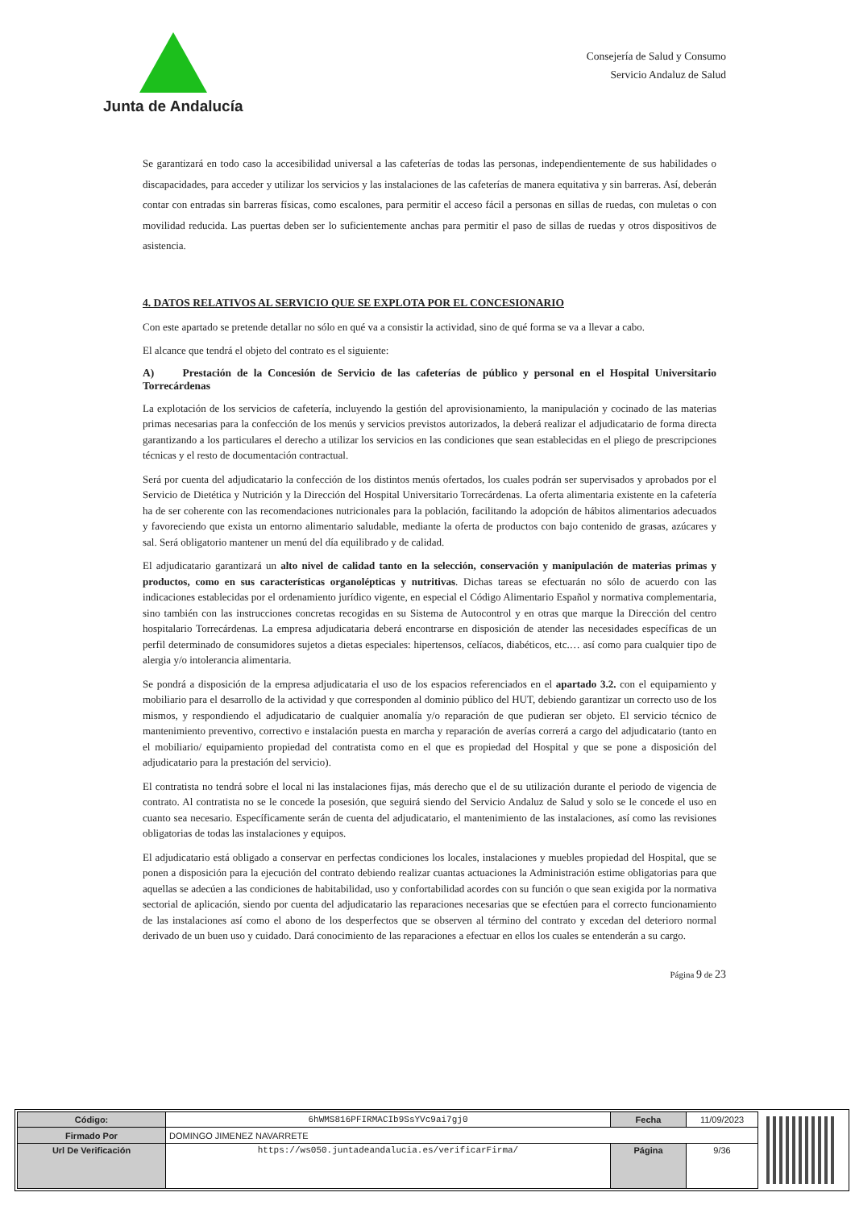Junta de Andalucía
Consejería de Salud y Consumo
Servicio Andaluz de Salud
Se garantizará en todo caso la accesibilidad universal a las cafeterías de todas las personas, independientemente de sus habilidades o discapacidades, para acceder y utilizar los servicios y las instalaciones de las cafeterías de manera equitativa y sin barreras. Así, deberán contar con entradas sin barreras físicas, como escalones, para permitir el acceso fácil a personas en sillas de ruedas, con muletas o con movilidad reducida. Las puertas deben ser lo suficientemente anchas para permitir el paso de sillas de ruedas y otros dispositivos de asistencia.
4. DATOS RELATIVOS AL SERVICIO QUE SE EXPLOTA POR EL CONCESIONARIO
Con este apartado se pretende detallar no sólo en qué va a consistir la actividad, sino de qué forma se va a llevar a cabo.
El alcance que tendrá el objeto del contrato es el siguiente:
A) Prestación de la Concesión de Servicio de las cafeterías de público y personal en el Hospital Universitario Torrecárdenas
La explotación de los servicios de cafetería, incluyendo la gestión del aprovisionamiento, la manipulación y cocinado de las materias primas necesarias para la confección de los menús y servicios previstos autorizados, la deberá realizar el adjudicatario de forma directa garantizando a los particulares el derecho a utilizar los servicios en las condiciones que sean establecidas en el pliego de prescripciones técnicas y el resto de documentación contractual.
Será por cuenta del adjudicatario la confección de los distintos menús ofertados, los cuales podrán ser supervisados y aprobados por el Servicio de Dietética y Nutrición y la Dirección del Hospital Universitario Torrecárdenas. La oferta alimentaria existente en la cafetería ha de ser coherente con las recomendaciones nutricionales para la población, facilitando la adopción de hábitos alimentarios adecuados y favoreciendo que exista un entorno alimentario saludable, mediante la oferta de productos con bajo contenido de grasas, azúcares y sal. Será obligatorio mantener un menú del día equilibrado y de calidad.
El adjudicatario garantizará un alto nivel de calidad tanto en la selección, conservación y manipulación de materias primas y productos, como en sus características organolépticas y nutritivas. Dichas tareas se efectuarán no sólo de acuerdo con las indicaciones establecidas por el ordenamiento jurídico vigente, en especial el Código Alimentario Español y normativa complementaria, sino también con las instrucciones concretas recogidas en su Sistema de Autocontrol y en otras que marque la Dirección del centro hospitalario Torrecárdenas. La empresa adjudicataria deberá encontrarse en disposición de atender las necesidades específicas de un perfil determinado de consumidores sujetos a dietas especiales: hipertensos, celíacos, diabéticos, etc.… así como para cualquier tipo de alergia y/o intolerancia alimentaria.
Se pondrá a disposición de la empresa adjudicataria el uso de los espacios referenciados en el apartado 3.2. con el equipamiento y mobiliario para el desarrollo de la actividad y que corresponden al dominio público del HUT, debiendo garantizar un correcto uso de los mismos, y respondiendo el adjudicatario de cualquier anomalía y/o reparación de que pudieran ser objeto. El servicio técnico de mantenimiento preventivo, correctivo e instalación puesta en marcha y reparación de averías correrá a cargo del adjudicatario (tanto en el mobiliario/ equipamiento propiedad del contratista como en el que es propiedad del Hospital y que se pone a disposición del adjudicatario para la prestación del servicio).
El contratista no tendrá sobre el local ni las instalaciones fijas, más derecho que el de su utilización durante el periodo de vigencia de contrato. Al contratista no se le concede la posesión, que seguirá siendo del Servicio Andaluz de Salud y solo se le concede el uso en cuanto sea necesario. Específicamente serán de cuenta del adjudicatario, el mantenimiento de las instalaciones, así como las revisiones obligatorias de todas las instalaciones y equipos.
El adjudicatario está obligado a conservar en perfectas condiciones los locales, instalaciones y muebles propiedad del Hospital, que se ponen a disposición para la ejecución del contrato debiendo realizar cuantas actuaciones la Administración estime obligatorias para que aquellas se adecúen a las condiciones de habitabilidad, uso y confortabilidad acordes con su función o que sean exigida por la normativa sectorial de aplicación, siendo por cuenta del adjudicatario las reparaciones necesarias que se efectúen para el correcto funcionamiento de las instalaciones así como el abono de los desperfectos que se observen al término del contrato y excedan del deterioro normal derivado de un buen uso y cuidado. Dará conocimiento de las reparaciones a efectuar en ellos los cuales se entenderán a su cargo.
Página 9 de 23
| Código: | 6hWMS816PFIRMACIb9SsYVc9ai7gj0 | Fecha | 11/09/2023 |
| Firmado Por | DOMINGO JIMENEZ NAVARRETE | | |
| Url De Verificación | https://ws050.juntadeandalucia.es/verificarFirma/ | Página | 9/36 |